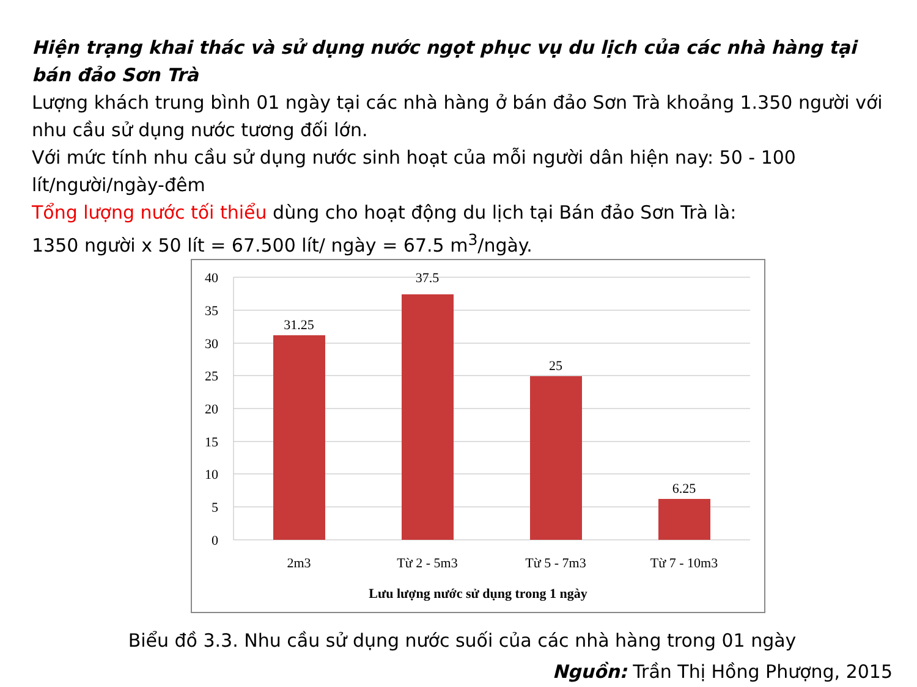Hiện trạng khai thác và sử dụng nước ngọt phục vụ du lịch của các nhà hàng tại bán đảo Sơn Trà
Lượng khách trung bình 01 ngày tại các nhà hàng ở bán đảo Sơn Trà khoảng 1.350 người với nhu cầu sử dụng nước tương đối lớn.
Với mức tính nhu cầu sử dụng nước sinh hoạt của mỗi người dân hiện nay: 50 - 100 lít/người/ngày-đêm
Tổng lượng nước tối thiểu dùng cho hoạt động du lịch tại Bán đảo Sơn Trà là:
1350 người x 50 lít = 67.500 lít/ ngày = 67.5 m<sup>3</sup>/ngày.
40
35
30
25
20
15
10
5
0
31.25
37.5
25
6.25
2m3
Từ 2 - 5m3
Từ 5 - 7m3
Từ 7 - 10m3
Lưu lượng nước sử dụng trong 1 ngày
Biểu đồ 3.3. Nhu cầu sử dụng nước suối của các nhà hàng trong 01 ngày
Nguồn: Trần Thị Hồng Phượng, 2015